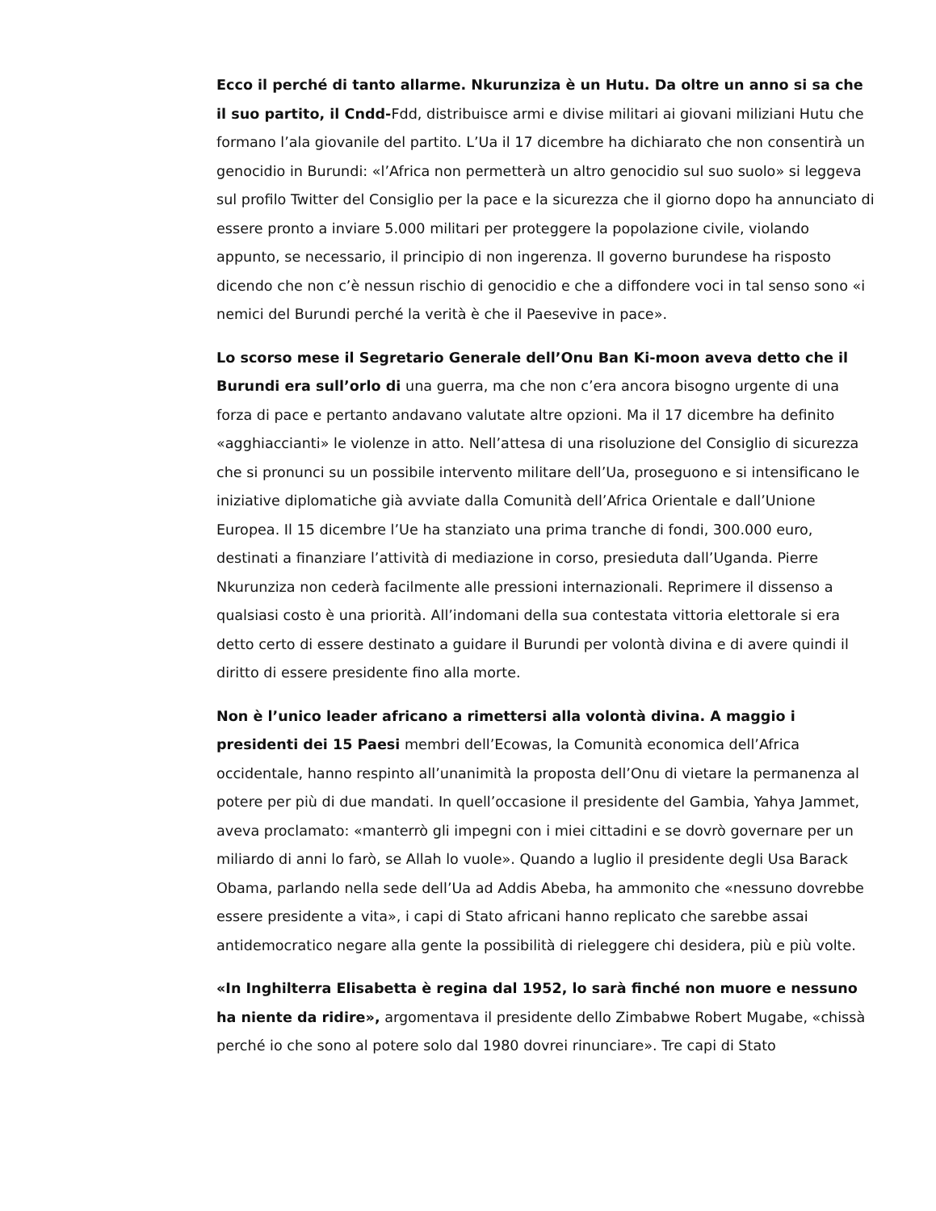Ecco il perché di tanto allarme. Nkurunziza è un Hutu. Da oltre un anno si sa che il suo partito, il Cndd-Fdd, distribuisce armi e divise militari ai giovani miliziani Hutu che formano l’ala giovanile del partito. L’Ua il 17 dicembre ha dichiarato che non consentirà un genocidio in Burundi: «l’Africa non permetterà un altro genocidio sul suo suolo» si leggeva sul profilo Twitter del Consiglio per la pace e la sicurezza che il giorno dopo ha annunciato di essere pronto a inviare 5.000 militari per proteggere la popolazione civile, violando appunto, se necessario, il principio di non ingerenza. Il governo burundese ha risposto dicendo che non c’è nessun rischio di genocidio e che a diffondere voci in tal senso sono «i nemici del Burundi perché la verità è che il Paesevive in pace».
Lo scorso mese il Segretario Generale dell’Onu Ban Ki-moon aveva detto che il Burundi era sull’orlo di una guerra, ma che non c’era ancora bisogno urgente di una forza di pace e pertanto andavano valutate altre opzioni. Ma il 17 dicembre ha definito «agghiaccianti» le violenze in atto. Nell’attesa di una risoluzione del Consiglio di sicurezza che si pronunci su un possibile intervento militare dell’Ua, proseguono e si intensificano le iniziative diplomatiche già avviate dalla Comunità dell’Africa Orientale e dall’Unione Europea. Il 15 dicembre l’Ue ha stanziato una prima tranche di fondi, 300.000 euro, destinati a finanziare l’attività di mediazione in corso, presieduta dall’Uganda. Pierre Nkurunziza non cederà facilmente alle pressioni internazionali. Reprimere il dissenso a qualsiasi costo è una priorità. All’indomani della sua contestata vittoria elettorale si era detto certo di essere destinato a guidare il Burundi per volontà divina e di avere quindi il diritto di essere presidente fino alla morte.
Non è l’unico leader africano a rimettersi alla volontà divina. A maggio i presidenti dei 15 Paesi membri dell’Ecowas, la Comunità economica dell’Africa occidentale, hanno respinto all’unanimità la proposta dell’Onu di vietare la permanenza al potere per più di due mandati. In quell’occasione il presidente del Gambia, Yahya Jammet, aveva proclamato: «manterrò gli impegni con i miei cittadini e se dovrò governare per un miliardo di anni lo farò, se Allah lo vuole». Quando a luglio il presidente degli Usa Barack Obama, parlando nella sede dell’Ua ad Addis Abeba, ha ammonito che «nessuno dovrebbe essere presidente a vita», i capi di Stato africani hanno replicato che sarebbe assai antidemocratico negare alla gente la possibilità di rieleggere chi desidera, più e più volte.
«In Inghilterra Elisabetta è regina dal 1952, lo sarà finché non muore e nessuno ha niente da ridire», argomentava il presidente dello Zimbabwe Robert Mugabe, «chissà perché io che sono al potere solo dal 1980 dovrei rinunciare». Tre capi di Stato